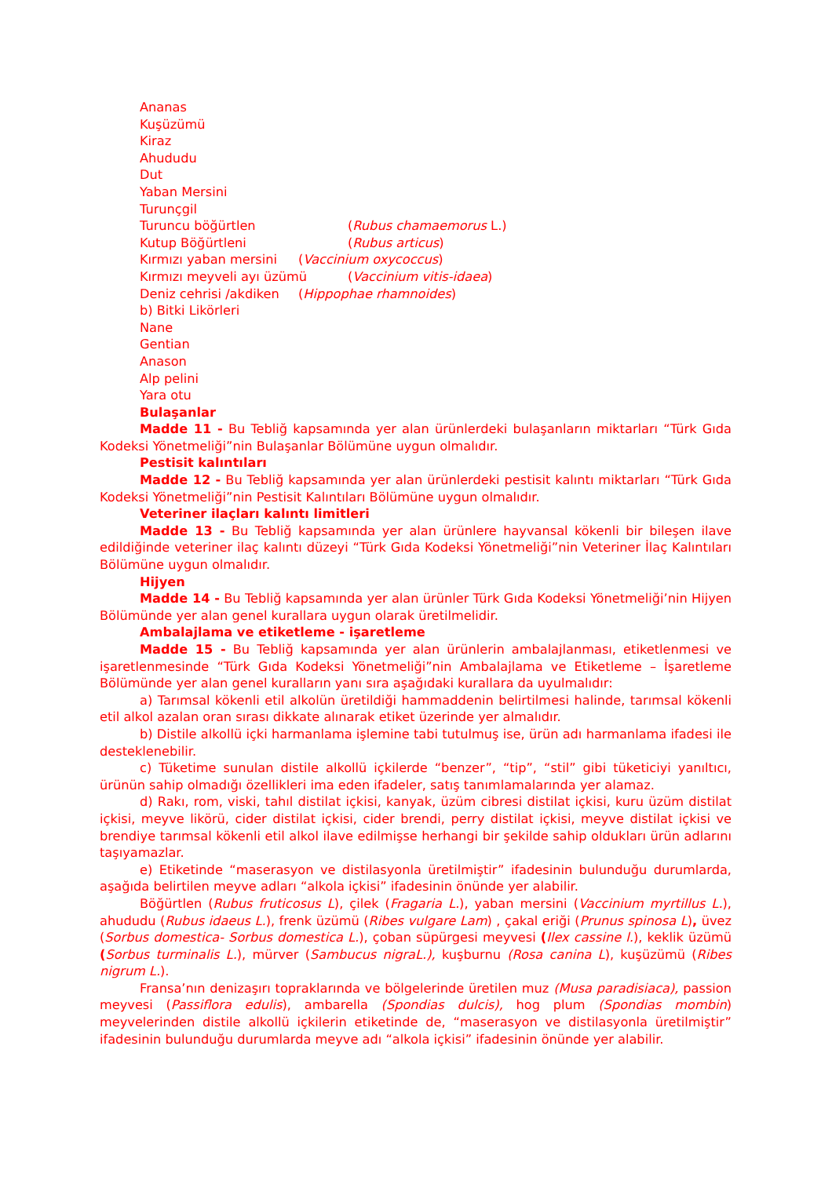Ananas
Kuşüzümü
Kiraz
Ahududu
Dut
Yaban Mersini
Turunçgil
Turuncu böğürtlen (Rubus chamaemorus L.)
Kutup Böğürtleni (Rubus articus)
Kırmızı yaban mersini (Vaccinium oxycoccus)
Kırmızı meyveli ayı üzümü (Vaccinium vitis-idaea)
Deniz cehrisi /akdiken (Hippophae rhamnoides)
b) Bitki Likörleri
Nane
Gentian
Anason
Alp pelini
Yara otu
Bulaşanlar
Madde 11 - Bu Tebliğ kapsamında yer alan ürünlerdeki bulaşanların miktarları “Türk Gıda Kodeksi Yönetmeliği”nin Bulaşanlar Bölümüne uygun olmalıdır.
Pestisit kalıntıları
Madde 12 - Bu Tebliğ kapsamında yer alan ürünlerdeki pestisit kalıntı miktarları “Türk Gıda Kodeksi Yönetmeliği”nin Pestisit Kalıntıları Bölümüne uygun olmalıdır.
Veteriner ilaçları kalıntı limitleri
Madde 13 - Bu Tebliğ kapsamında yer alan ürünlere hayvansal kökenli bir bileşen ilave edildiğinde veteriner ilaç kalıntı düzeyi “Türk Gıda Kodeksi Yönetmeliği”nin Veteriner İlaç Kalıntıları Bölümüne uygun olmalıdır.
Hijyen
Madde 14 - Bu Tebliğ kapsamında yer alan ürünler Türk Gıda Kodeksi Yönetmeliği’nin Hijyen Bölümünde yer alan genel kurallara uygun olarak üretilmelidir.
Ambalajlama ve etiketleme - işaretleme
Madde 15 - Bu Tebliğ kapsamında yer alan ürünlerin ambalajlanması, etiketlenmesi ve işaretlenmesinde “Türk Gıda Kodeksi Yönetmeliği”nin Ambalajlama ve Etiketleme – İşaretleme Bölümünde yer alan genel kuralların yanı sıra aşağıdaki kurallara da uyulmalıdır:
a) Tarımsal kökenli etil alkolün üretildiği hammaddenin belirtilmesi halinde, tarımsal kökenli etil alkol azalan oran sırası dikkate alınarak etiket üzerinde yer almalıdır.
b) Distile alkollü içki harmanlama işlemine tabi tutulmuş ise, ürün adı harmanlama ifadesi ile desteklenebilir.
c) Tüketime sunulan distile alkollü içkilerde “benzer”, “tip”, “stil” gibi tüketiciyi yanıltıcı, ürünün sahip olmadığı özellikleri ima eden ifadeler, satış tanımlamalarında yer alamaz.
d) Rakı, rom, viski, tahıl distilat içkisi, kanyak, üzüm cibresi distilat içkisi, kuru üzüm distilat içkisi, meyve likörü, cider distilat içkisi, cider brendi, perry distilat içkisi, meyve distilat içkisi ve brendiye tarımsal kökenli etil alkol ilave edilmişse herhangi bir şekilde sahip oldukları ürün adlarını taşıyamazlar.
e) Etiketinde “maserasyon ve distilasyonla üretilmiştir” ifadesinin bulunduğu durumlarda, aşağıda belirtilen meyve adları “alkola içkisi” ifadesinin önünde yer alabilir.
Böğürtlen (Rubus fruticosus L), çilek (Fragaria L.), yaban mersini (Vaccinium myrtillus L.), ahududu (Rubus idaeus L.), frenk üzümü (Ribes vulgare Lam) , çakal eriği (Prunus spinosa L), üvez (Sorbus domestica- Sorbus domestica L.), çoban süpürgesi meyvesi (Ilex cassine l.), keklik üzümü (Sorbus turminalis L.), mürver (Sambucus nigraL.), kuşburnu (Rosa canina L), kuşüzümü (Ribes nigrum L.).
Fransa’nın denizaşırı topraklarında ve bölgelerinde üretilen muz (Musa paradisiaca), passion meyvesi (Passiflora edulis), ambarella (Spondias dulcis), hog plum (Spondias mombin) meyvelerinden distile alkollü içkilerin etiketinde de, “maserasyon ve distilasyonla üretilmiştir” ifadesinin bulunduğu durumlarda meyve adı “alkola içkisi” ifadesinin önünde yer alabilir.